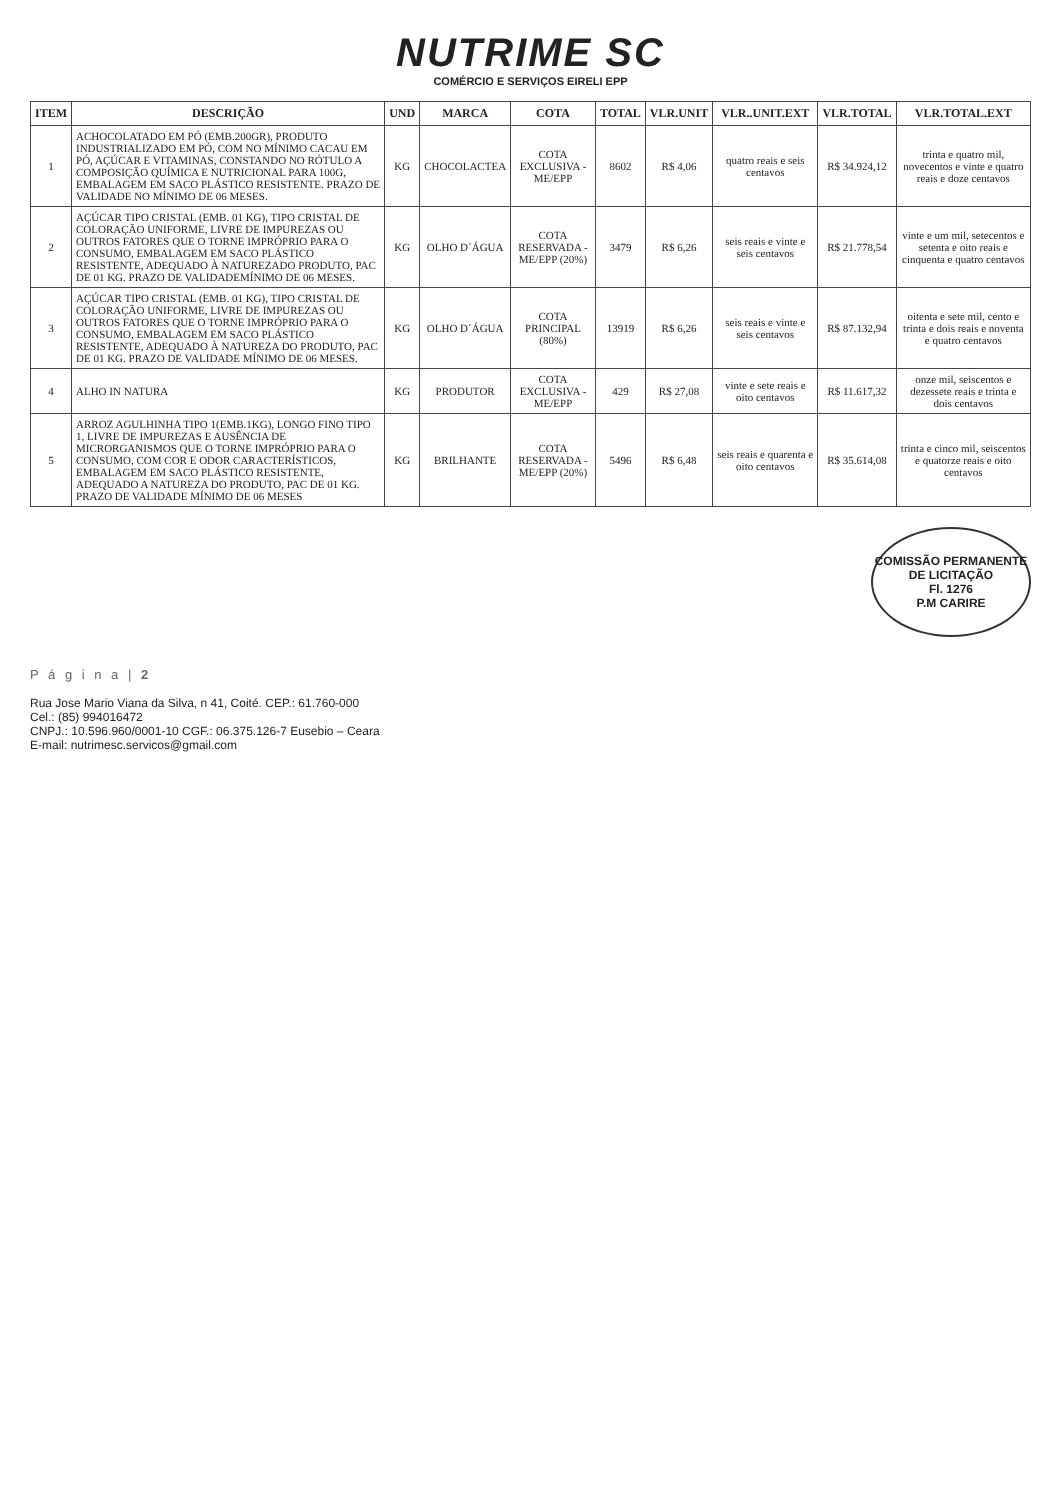NUTRIME SC
COMÉRCIO E SERVIÇOS EIRELI EPP
| ITEM | DESCRIÇÃO | UND | MARCA | COTA | TOTAL | VLR.UNIT | VLR..UNIT.EXT | VLR.TOTAL | VLR.TOTAL.EXT |
| --- | --- | --- | --- | --- | --- | --- | --- | --- | --- |
| 1 | ACHOCOLATADO EM PÓ (EMB.200GR), PRODUTO INDUSTRIALIZADO EM PÓ, COM NO MÍNIMO CACAU EM PÓ, AÇÚCAR E VITAMINAS, CONSTANDO NO RÓTULO A COMPOSIÇÃO QUÍMICA E NUTRICIONAL PARA 100G, EMBALAGEM EM SACO PLÁSTICO RESISTENTE. PRAZO DE VALIDADE NO MÍNIMO DE 06 MESES. | KG | CHOCOLACTEA | COTA EXCLUSIVA - ME/EPP | 8602 | R$ 4,06 | quatro reais e seis centavos | R$ 34.924,12 | trinta e quatro mil, novecentos e vinte e quatro reais e doze centavos |
| 2 | AÇÚCAR TIPO CRISTAL (EMB. 01 KG), TIPO CRISTAL DE COLORAÇÃO UNIFORME, LIVRE DE IMPUREZAS OU OUTROS FATORES QUE O TORNE IMPRÓPRIO PARA O CONSUMO, EMBALAGEM EM SACO PLÁSTICO RESISTENTE, ADEQUADO À NATUREZADO PRODUTO, PAC DE 01 KG. PRAZO DE VALIDADEMÍNIMO DE 06 MESES. | KG | OLHO D´ÁGUA | COTA RESERVADA - ME/EPP (20%) | 3479 | R$ 6,26 | seis reais e vinte e seis centavos | R$ 21.778,54 | vinte e um mil, setecentos e setenta e oito reais e cinquenta e quatro centavos |
| 3 | AÇÚCAR TIPO CRISTAL (EMB. 01 KG), TIPO CRISTAL DE COLORAÇÃO UNIFORME, LIVRE DE IMPUREZAS OU OUTROS FATORES QUE O TORNE IMPRÓPRIO PARA O CONSUMO, EMBALAGEM EM SACO PLÁSTICO RESISTENTE, ADEQUADO À NATUREZA DO PRODUTO, PAC DE 01 KG. PRAZO DE VALIDADE MÍNIMO DE 06 MESES. | KG | OLHO D´ÁGUA | COTA PRINCIPAL (80%) | 13919 | R$ 6,26 | seis reais e vinte e seis centavos | R$ 87.132,94 | oitenta e sete mil, cento e trinta e dois reais e noventa e quatro centavos |
| 4 | ALHO IN NATURA | KG | PRODUTOR | COTA EXCLUSIVA - ME/EPP | 429 | R$ 27,08 | vinte e sete reais e oito centavos | R$ 11.617,32 | onze mil, seiscentos e dezessete reais e trinta e dois centavos |
| 5 | ARROZ AGULHINHA TIPO 1(EMB.1KG), LONGO FINO TIPO 1, LIVRE DE IMPUREZAS E AUSÊNCIA DE MICRORGANISMOS QUE O TORNE IMPRÓPRIO PARA O CONSUMO, COM COR E ODOR CARACTERÍSTICOS, EMBALAGEM EM SACO PLÁSTICO RESISTENTE, ADEQUADO A NATUREZA DO PRODUTO, PAC DE 01 KG. PRAZO DE VALIDADE MÍNIMO DE 06 MESES | KG | BRILHANTE | COTA RESERVADA - ME/EPP (20%) | 5496 | R$ 6,48 | seis reais e quarenta e oito centavos | R$ 35.614,08 | trinta e cinco mil, seiscentos e quatorze reais e oito centavos |
COMISSÃO PERMANENTE DE LICITAÇÃO
Fl. 1276
P.M CARIRE
P á g i n a | 2
Rua Jose Mario Viana da Silva, n 41, Coité. CEP.: 61.760-000
Cel.: (85) 994016472
CNPJ.: 10.596.960/0001-10 CGF.: 06.375.126-7 Eusebio – Ceara
E-mail: nutrimesc.servicos@gmail.com